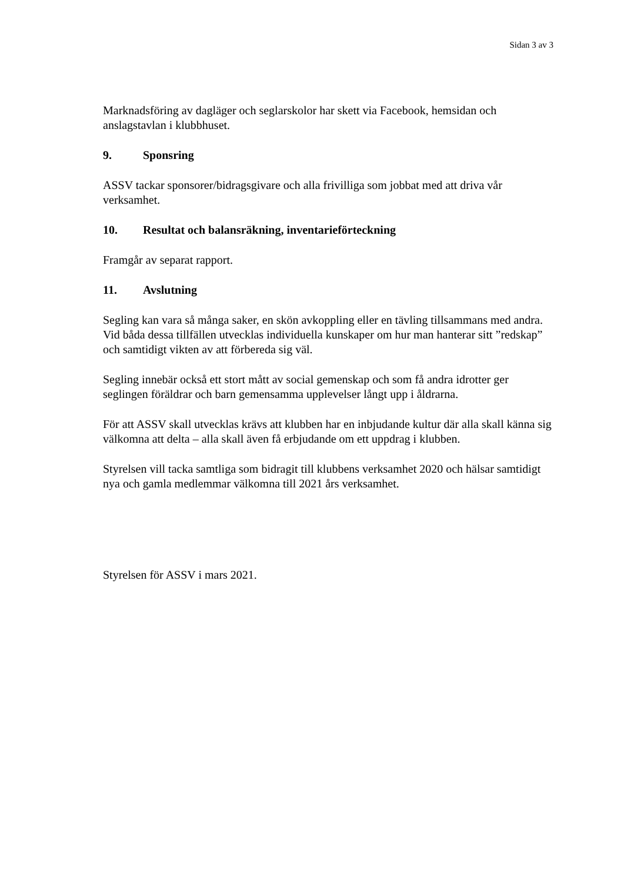Sidan 3 av 3
Marknadsföring av dagläger och seglarskolor har skett via Facebook, hemsidan och anslagstavlan i klubbhuset.
9. Sponsring
ASSV tackar sponsorer/bidragsgivare och alla frivilliga som jobbat med att driva vår verksamhet.
10. Resultat och balansräkning, inventarieförteckning
Framgår av separat rapport.
11. Avslutning
Segling kan vara så många saker, en skön avkoppling eller en tävling tillsammans med andra. Vid båda dessa tillfällen utvecklas individuella kunskaper om hur man hanterar sitt ”redskap” och samtidigt vikten av att förbereda sig väl.
Segling innebär också ett stort mått av social gemenskap och som få andra idrotter ger seglingen föräldrar och barn gemensamma upplevelser långt upp i åldrarna.
För att ASSV skall utvecklas krävs att klubben har en inbjudande kultur där alla skall känna sig välkomna att delta – alla skall även få erbjudande om ett uppdrag i klubben.
Styrelsen vill tacka samtliga som bidragit till klubbens verksamhet 2020 och hälsar samtidigt nya och gamla medlemmar välkomna till 2021 års verksamhet.
Styrelsen för ASSV i mars 2021.